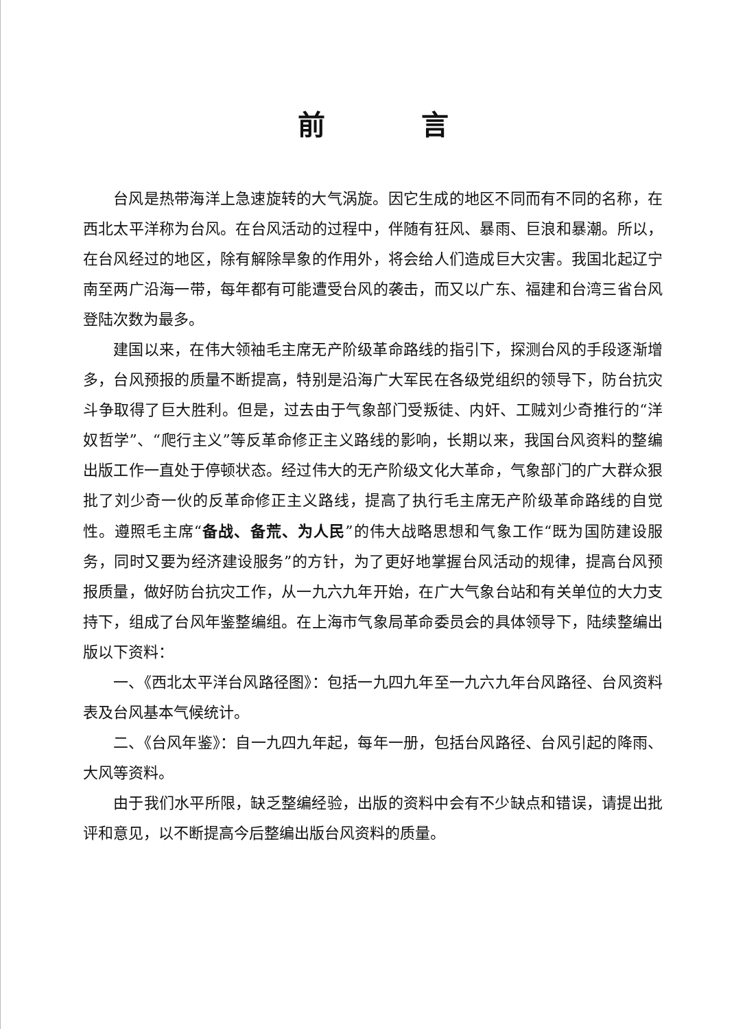前言
台风是热带海洋上急速旋转的大气涡旋。因它生成的地区不同而有不同的名称，在西北太平洋称为台风。在台风活动的过程中，伴随有狂风、暴雨、巨浪和暴潮。所以，在台风经过的地区，除有解除旱象的作用外，将会给人们造成巨大灾害。我国北起辽宁南至两广沿海一带，每年都有可能遭受台风的袭击，而又以广东、福建和台湾三省台风登陆次数为最多。
建国以来，在伟大领袖毛主席无产阶级革命路线的指引下，探测台风的手段逐渐增多，台风预报的质量不断提高，特别是沿海广大军民在各级党组织的领导下，防台抗灾斗争取得了巨大胜利。但是，过去由于气象部门受叛徒、内奸、工贼刘少奇推行的“洋奴哲学”、“爬行主义”等反革命修正主义路线的影响，长期以来，我国台风资料的整编出版工作一直处于停顿状态。经过伟大的无产阶级文化大革命，气象部门的广大群众狠批了刘少奇一伙的反革命修正主义路线，提高了执行毛主席无产阶级革命路线的自觉性。遵照毛主席“备战、备荒、为人民”的伟大战略思想和气象工作“既为国防建设服务，同时又要为经济建设服务”的方针，为了更好地掌握台风活动的规律，提高台风预报质量，做好防台抗灾工作，从一九六九年开始，在广大气象台站和有关单位的大力支持下，组成了台风年鉴整编组。在上海市气象局革命委员会的具体领导下，陆续整编出版以下资料：
一、《西北太平洋台风路径图》：包括一九四九年至一九六九年台风路径、台风资料表及台风基本气候统计。
二、《台风年鉴》：自一九四九年起，每年一册，包括台风路径、台风引起的降雨、大风等资料。
由于我们水平所限，缺乏整编经验，出版的资料中会有不少缺点和错误，请提出批评和意见，以不断提高今后整编出版台风资料的质量。